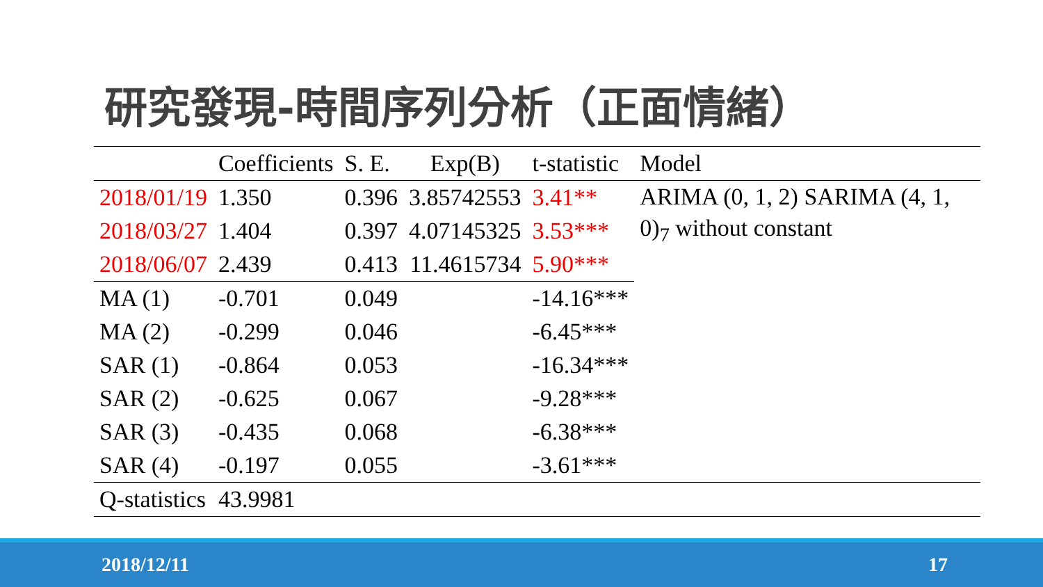研究發現-時間序列分析（正面情緒）
| | Coefficients | S. E. | Exp(B) | t-statistic | Model |
| --- | --- | --- | --- | --- | --- |
| 2018/01/19 | 1.350 | 0.396 | 3.85742553 | 3.41** | ARIMA (0, 1, 2) SARIMA (4, 1, 0)<sub>7</sub> without constant |
| 2018/03/27 | 1.404 | 0.397 | 4.07145325 | 3.53*** | |
| 2018/06/07 | 2.439 | 0.413 | 11.4615734 | 5.90*** | |
| MA (1) | -0.701 | 0.049 | | -14.16*** | |
| MA (2) | -0.299 | 0.046 | | -6.45*** | |
| SAR (1) | -0.864 | 0.053 | | -16.34*** | |
| SAR (2) | -0.625 | 0.067 | | -9.28*** | |
| SAR (3) | -0.435 | 0.068 | | -6.38*** | |
| SAR (4) | -0.197 | 0.055 | | -3.61*** | |
| Q-statistics | 43.9981 | | | | |
2018/12/11 17